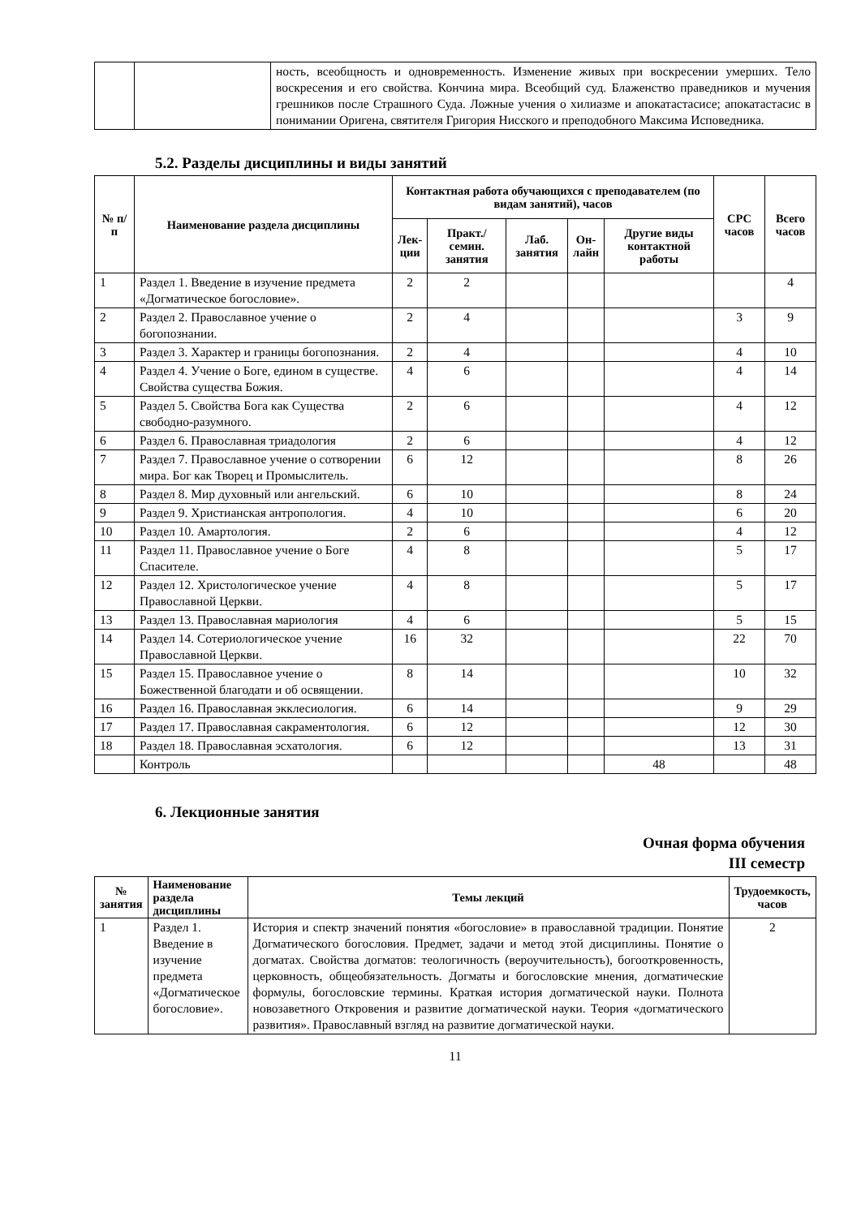| | | ность, всеобщность и одновременность. Изменение живых при воскресении умерших. Тело воскресения и его свойства. Кончина мира. Всеобщий суд. Блаженство праведников и мучения грешников после Страшного Суда. Ложные учения о хилиазме и апокатастасисе; апокатастасис в понимании Оригена, святителя Григория Нисского и преподобного Максима Исповедника. |
5.2. Разделы дисциплины и виды занятий
| № п/п | Наименование раздела дисциплины | Контактная работа обучающихся с преподавателем (по видам занятий), часов | | | | | СРС часов | Всего часов |
| --- | --- | --- | --- | --- | --- | --- | --- | --- |
| | | Лек- ции | Практ./ семин. занятия | Лаб. занятия | Он- лайн | Другие виды контактной работы | | |
| 1 | Раздел 1. Введение в изучение предмета «Догматическое богословие». | 2 | 2 | | | | | 4 |
| 2 | Раздел 2. Православное учение о богопознании. | 2 | 4 | | | | 3 | 9 |
| 3 | Раздел 3. Характер и границы богопознания. | 2 | 4 | | | | 4 | 10 |
| 4 | Раздел 4. Учение о Боге, едином в существе. Свойства существа Божия. | 4 | 6 | | | | 4 | 14 |
| 5 | Раздел 5. Свойства Бога как Существа свободно-разумного. | 2 | 6 | | | | 4 | 12 |
| 6 | Раздел 6. Православная триадология | 2 | 6 | | | | 4 | 12 |
| 7 | Раздел 7. Православное учение о сотворении мира. Бог как Творец и Промыслитель. | 6 | 12 | | | | 8 | 26 |
| 8 | Раздел 8. Мир духовный или ангельский. | 6 | 10 | | | | 8 | 24 |
| 9 | Раздел 9. Христианская антропология. | 4 | 10 | | | | 6 | 20 |
| 10 | Раздел 10. Амартология. | 2 | 6 | | | | 4 | 12 |
| 11 | Раздел 11. Православное учение о Боге Спасителе. | 4 | 8 | | | | 5 | 17 |
| 12 | Раздел 12. Христологическое учение Православной Церкви. | 4 | 8 | | | | 5 | 17 |
| 13 | Раздел 13. Православная мариология | 4 | 6 | | | | 5 | 15 |
| 14 | Раздел 14. Сотериологическое учение Православной Церкви. | 16 | 32 | | | | 22 | 70 |
| 15 | Раздел 15. Православное учение о Божественной благодати и об освящении. | 8 | 14 | | | | 10 | 32 |
| 16 | Раздел 16. Православная экклесиология. | 6 | 14 | | | | 9 | 29 |
| 17 | Раздел 17. Православная сакраментология. | 6 | 12 | | | | 12 | 30 |
| 18 | Раздел 18. Православная эсхатология. | 6 | 12 | | | | 13 | 31 |
| | Контроль | | | | | 48 | | 48 |
6. Лекционные занятия
Очная форма обучения
III семестр
| № занятия | Наименование раздела дисциплины | Темы лекций | Трудоемкость, часов |
| --- | --- | --- | --- |
| 1 | Раздел 1. Введение в изучение предмета «Догматическое богословие». | История и спектр значений понятия «богословие» в православной традиции. Понятие Догматического богословия. Предмет, задачи и метод этой дисциплины. Понятие о догматах. Свойства догматов: теологичность (вероучительность), богооткровенность, церковность, общеобязательность. Догматы и богословские мнения, догматические формулы, богословские термины. Краткая история догматической науки. Полнота новозаветного Откровения и развитие догматической науки. Теория «догматического развития». Православный взгляд на развитие догматической науки. | 2 |
11